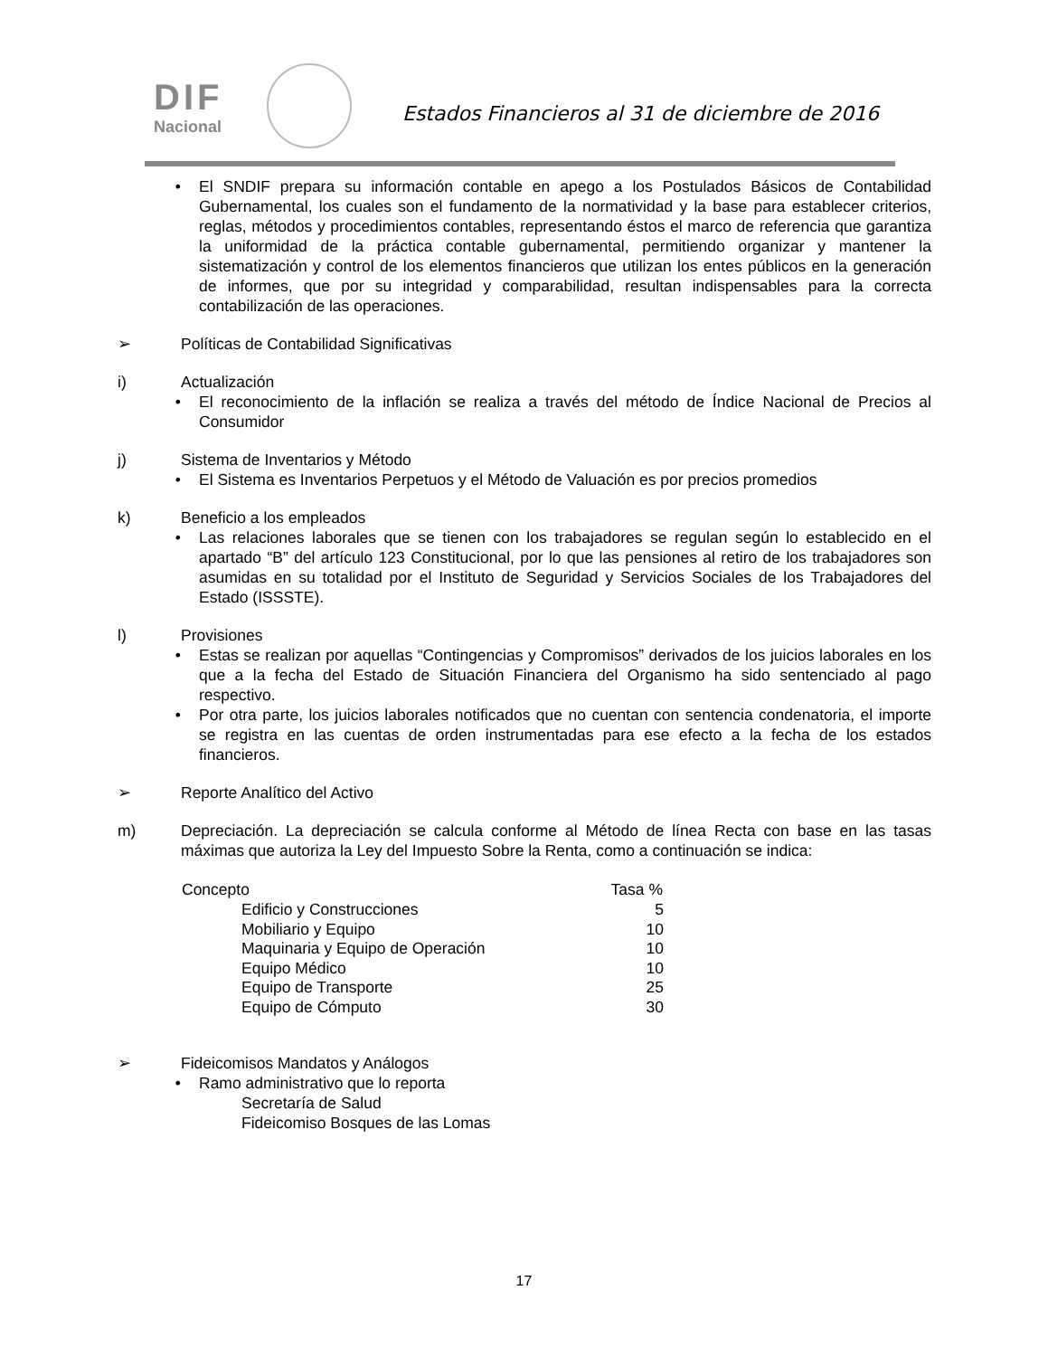DIF
Nacional
Estados Financieros al 31 de diciembre de 2016
• El SNDIF prepara su información contable en apego a los Postulados Básicos de Contabilidad Gubernamental, los cuales son el fundamento de la normatividad y la base para establecer criterios, reglas, métodos y procedimientos contables, representando éstos el marco de referencia que garantiza la uniformidad de la práctica contable gubernamental, permitiendo organizar y mantener la sistematización y control de los elementos financieros que utilizan los entes públicos en la generación de informes, que por su integridad y comparabilidad, resultan indispensables para la correcta contabilización de las operaciones.
➢ Políticas de Contabilidad Significativas
i) Actualización
• El reconocimiento de la inflación se realiza a través del método de Índice Nacional de Precios al Consumidor
j) Sistema de Inventarios y Método
• El Sistema es Inventarios Perpetuos y el Método de Valuación es por precios promedios
k) Beneficio a los empleados
• Las relaciones laborales que se tienen con los trabajadores se regulan según lo establecido en el apartado “B” del artículo 123 Constitucional, por lo que las pensiones al retiro de los trabajadores son asumidas en su totalidad por el Instituto de Seguridad y Servicios Sociales de los Trabajadores del Estado (ISSSTE).
l) Provisiones
• Estas se realizan por aquellas “Contingencias y Compromisos” derivados de los juicios laborales en los que a la fecha del Estado de Situación Financiera del Organismo ha sido sentenciado al pago respectivo.
• Por otra parte, los juicios laborales notificados que no cuentan con sentencia condenatoria, el importe se registra en las cuentas de orden instrumentadas para ese efecto a la fecha de los estados financieros.
➢ Reporte Analítico del Activo
m) Depreciación. La depreciación se calcula conforme al Método de línea Recta con base en las tasas máximas que autoriza la Ley del Impuesto Sobre la Renta, como a continuación se indica:
| Concepto | Tasa % |
| --- | --- |
| Edificio y Construcciones | 5 |
| Mobiliario y Equipo | 10 |
| Maquinaria y Equipo de Operación | 10 |
| Equipo Médico | 10 |
| Equipo de Transporte | 25 |
| Equipo de Cómputo | 30 |
➢ Fideicomisos Mandatos y Análogos
• Ramo administrativo que lo reporta
Secretaría de Salud
Fideicomiso Bosques de las Lomas
17